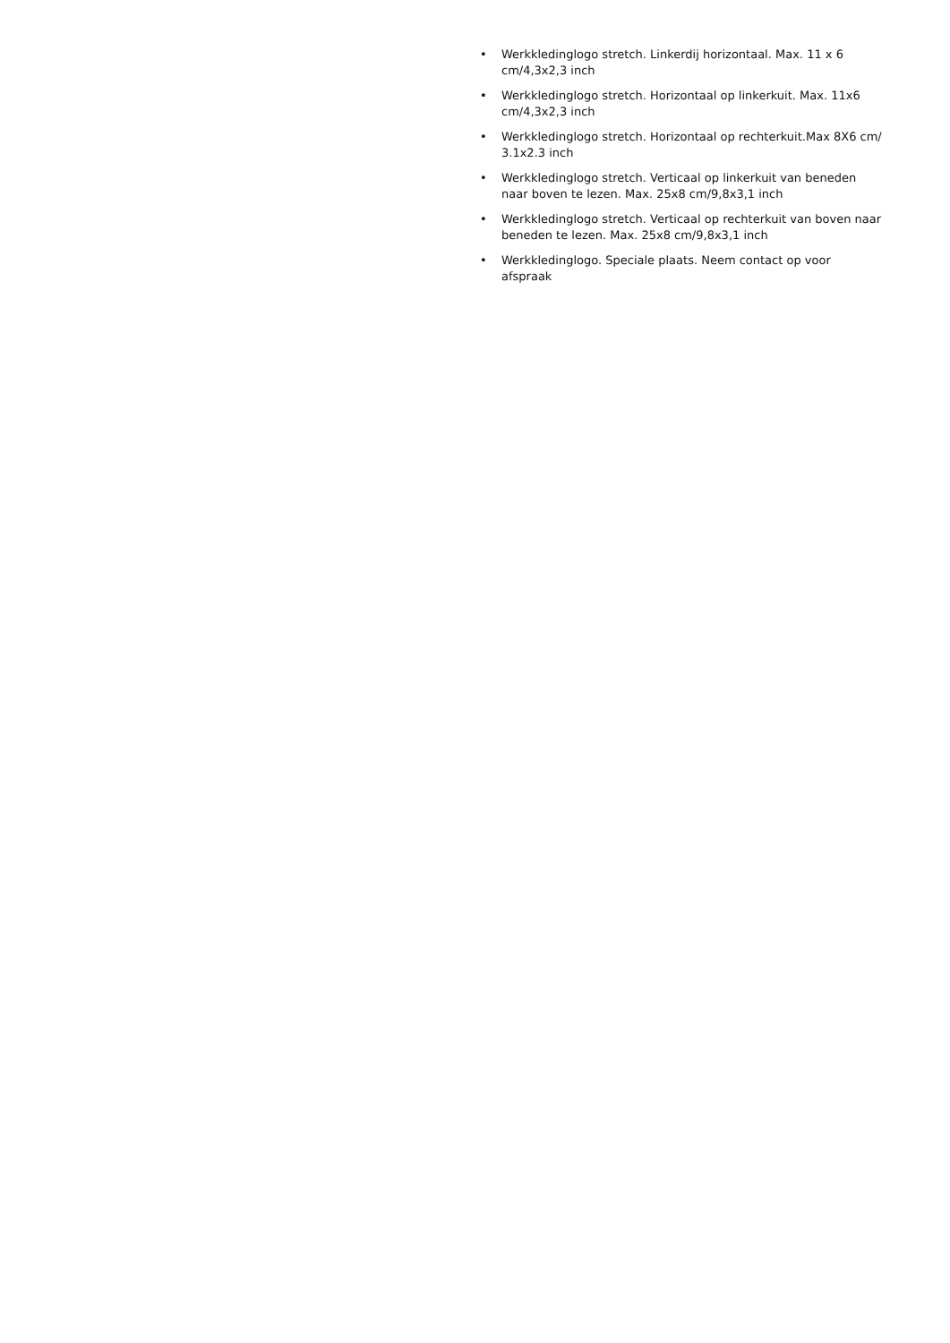• Werkkledinglogo stretch. Linkerdij horizontaal. Max. 11 x 6 cm/4,3x2,3 inch
• Werkkledinglogo stretch. Horizontaal op linkerkuit. Max. 11x6 cm/4,3x2,3 inch
• Werkkledinglogo stretch. Horizontaal op rechterkuit.Max 8X6 cm/ 3.1x2.3 inch
• Werkkledinglogo stretch. Verticaal op linkerkuit van beneden naar boven te lezen. Max. 25x8 cm/9,8x3,1 inch
• Werkkledinglogo stretch. Verticaal op rechterkuit van boven naar beneden te lezen. Max. 25x8 cm/9,8x3,1 inch
• Werkkledinglogo. Speciale plaats. Neem contact op voor afspraak